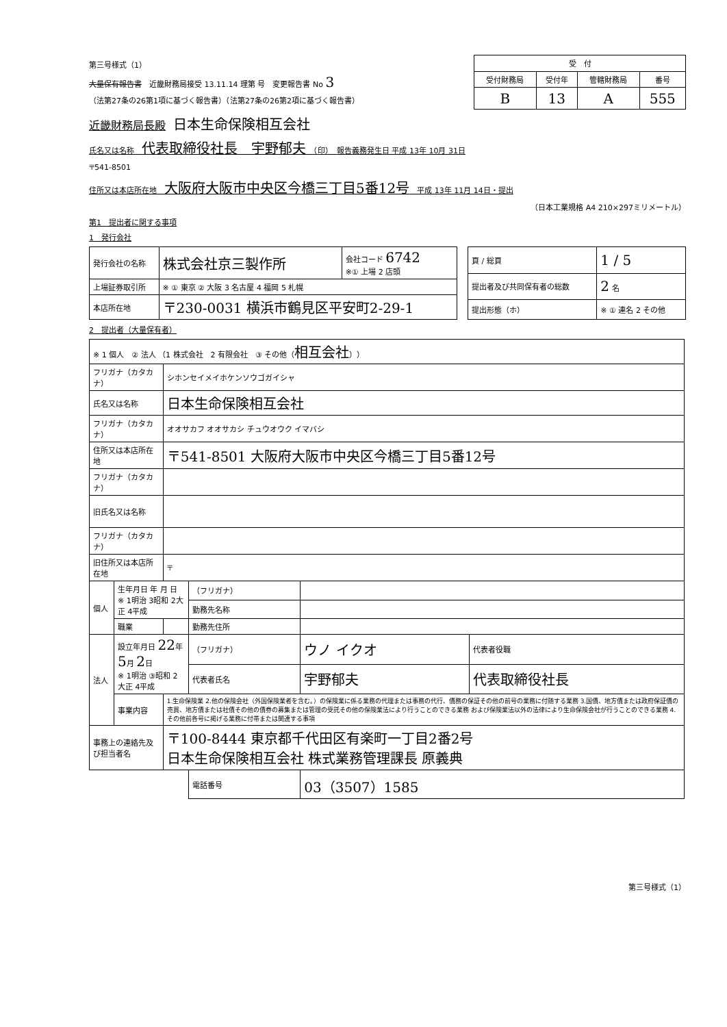第三号様式（1）
大量保有報告書　近畿財務局接受 13.11.14 理第 号　変更報告書 No 3
（法第27条の26第1項に基づく報告書）（法第27条の26第2項に基づく報告書）
| 受 付 | | | |
| --- | --- | --- | --- |
| 受付財務局 | 受付年 | 管轄財務局 | 番号 |
| B | 13 | A | 555 |
近畿財務局長殿　日本生命保険相互会社
氏名又は名称　代表取締役社長　宇野郁夫　（印）　報告義務発生日 平成 13年 10月 31日
〒541-8501
住所又は本店所在地　大阪府大阪市中央区今橋三丁目5番12号　平成 13年 11月 14日・提出
（日本工業規格 A4 210×297ミリメートル）
第1　提出者に関する事項
1　発行会社
| 発行会社の名称 | 株式会社京三製作所 | 会社コード 6742 ※① 上場 2 店頭 |
| 上場証券取引所 | ※ ① 東京 ② 大阪 3 名古屋 4 福岡 5 札幌 | |
| 本店所在地 | 〒230-0031 横浜市鶴見区平安町2-29-1 | |
| 頁 / 総頁 | 1 / 5 |
| 提出者及び共同保有者の総数 | 2 名 |
| 提出形態（ホ） | ※ ① 連名 2 その他 |
2　提出者（大量保有者）
| ※ 1 個人 ② 法人 （1 株式会社 2 有限会社 ③ その他（ 相互会社 ）） | | | | | |
| フリガナ（カタカナ） | | シホンセイメイホケンソウゴガイシャ | | | |
| 氏名又は名称 | | 日本生命保険相互会社 | | | |
| フリガナ（カタカナ） | | オオサカフ オオサカシ チュウオウク イマバシ | | | |
| 住所又は本店所在地 | | 〒541-8501 大阪府大阪市中央区今橋三丁目5番12号 | | | |
| フリガナ（カタカナ） | | | | | |
| 旧氏名又は名称 | | | | | |
| フリガナ（カタカナ） | | | | | |
| 旧住所又は本店所在地 | | 〒 | | | |
| 個人 | 生年月日 年 月 日 ※ 1明治 3昭和 2大正 4平成 | | （フリガナ） | | |
| | | | 勤務先名称 | | |
| | 職業 | | 勤務先住所 | | |
| 法人 | 設立年月日 22 年 5 月 2 日 ※ 1明治 ③昭和 2大正 4平成 | | （フリガナ） | ウノ イクオ | 代表者役職 |
| | | | 代表者氏名 | 宇野郁夫 | 代表取締役社長 |
| | 事業内容 | 1.生命保険業 2.他の保険会社（外国保険業者を含む。）の保険業に係る業務の代理または事務の代行、債務の保証その他の前号の業務に付随する業務 3.国債、地方債または政府保証債の売買、地方債または社債その他の債券の募集または管理の受託その他の保険業法により行うことのできる業務 および保険業法以外の法律により生命保険会社が行うことのできる業務 4.その他前各号に掲げる業務に付帯または関連する事項 | | | |
| 事務上の連絡先及び担当者名 | | 〒100-8444 東京都千代田区有楽町一丁目2番2号 日本生命保険相互会社 株式業務管理課長 原義典 | | | |
| | | | 電話番号 | 03（3507）1585 | |
第三号様式（1）